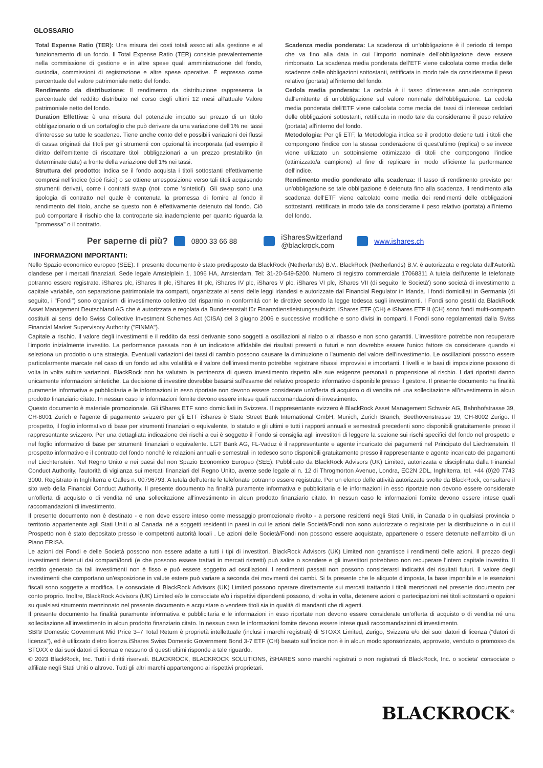GLOSSARIO
Total Expense Ratio (TER): Una misura dei costi totali associati alla gestione e al funzionamento di un fondo. Il Total Expense Ratio (TER) consiste prevalentemente nella commissione di gestione e in altre spese quali amministrazione del fondo, custodia, commissioni di registrazione e altre spese operative. È espresso come percentuale del valore patrimoniale netto del fondo.
Rendimento da distribuzione: Il rendimento da distribuzione rappresenta la percentuale del reddito distribuito nel corso degli ultimi 12 mesi all'attuale Valore patrimoniale netto del fondo.
Duration Effettiva: è una misura del potenziale impatto sul prezzo di un titolo obbligazionario o di un portafoglio che può derivare da una variazione dell'1% nei tassi d'interesse su tutte le scadenze. Tiene anche conto delle possibili variazioni dei flussi di cassa originati dai titoli per gli strumenti con opzionalità incorporata (ad esempio il diritto dell'emittente di riscattare titoli obbligazionari a un prezzo prestabilito (in determinate date) a fronte della variazione dell'1% nei tassi.
Struttura del prodotto: Indica se il fondo acquista i titoli sottostanti effettivamente compresi nell'indice (cioè fisici) o se ottiene un'esposizione verso tali titoli acquisendo strumenti derivati, come i contratti swap (noti come 'sintetici'). Gli swap sono una tipologia di contratto nel quale è contenuta la promessa di fornire al fondo il rendimento del titolo, anche se questo non è effettivamente detenuto dal fondo. Ciò può comportare il rischio che la controparte sia inadempiente per quanto riguarda la "promessa" o il contratto.
Scadenza media ponderata: La scadenza di un'obbligazione è il periodo di tempo che va fino alla data in cui l'importo nominale dell'obbligazione deve essere rimborsato. La scadenza media ponderata dell'ETF viene calcolata come media delle scadenze delle obbligazioni sottostanti, rettificata in modo tale da considerarne il peso relativo (portata) all'interno del fondo.
Cedola media ponderata: La cedola è il tasso d'interesse annuale corrisposto dall'emittente di un'obbligazione sul valore nominale dell'obbligazione. La cedola media ponderata dell'ETF viene calcolata come media dei tassi di interesse cedolari delle obbligazioni sottostanti, rettificata in modo tale da considerarne il peso relativo (portata) all'interno del fondo.
Metodologia: Per gli ETF, la Metodologia indica se il prodotto detiene tutti i titoli che compongono l'indice con la stessa ponderazione di quest'ultimo (replica) o se invece viene utilizzato un sottoinsieme ottimizzato di titoli che compongono l'indice (ottimizzato/a campione) al fine di replicare in modo efficiente la performance dell'indice.
Rendimento medio ponderato alla scadenza: Il tasso di rendimento previsto per un'obbligazione se tale obbligazione è detenuta fino alla scadenza. Il rendimento alla scadenza dell'ETF viene calcolato come media dei rendimenti delle obbligazioni sottostanti, rettificata in modo tale da considerarne il peso relativo (portata) all'interno del fondo.
Per saperne di più? 0800 33 66 88 iSharesSwitzerland
@blackrock.com www.ishares.ch
INFORMAZIONI IMPORTANTI:
Nello Spazio economico europeo (SEE): Il presente documento è stato predisposto da BlackRock (Netherlands) B.V.. BlackRock (Netherlands) B.V. è autorizzata e regolata dall'Autorità olandese per i mercati finanziari. Sede legale Amstelplein 1, 1096 HA, Amsterdam, Tel: 31-20-549-5200. Numero di registro commerciale 17068311 A tutela dell'utente le telefonate potranno essere registrate. iShares plc, iShares II plc, iShares III plc, iShares IV plc, iShares V plc, iShares VI plc, iShares VII (di seguito 'le Società') sono società di investimento a capitale variabile, con separazione patrimoniale tra comparti, organizzate ai sensi delle leggi irlandesi e autorizzate dal Financial Regulator in Irlanda. I fondi domiciliati in Germania (di seguito, i "Fondi") sono organismi di investimento collettivo del risparmio in conformitá con le direttive secondo la legge tedesca sugli investimenti. I Fondi sono gestiti da BlackRock Asset Management Deutschland AG che é autorizzata e regolata da Bundesanstalt für Finanzdienstleistungsaufsicht. iShares ETF (CH) e iShares ETF II (CH) sono fondi multi-comparto costituiti ai sensi dello Swiss Collective Investment Schemes Act (CISA) del 3 giugno 2006 e successive modifiche e sono divisi in comparti. I Fondi sono regolamentati dalla Swiss Financial Market Supervisory Authority ("FINMA").
Capitale a rischio. Il valore degli investimenti e il reddito da essi derivante sono soggetti a oscillazioni al rialzo o al ribasso e non sono garantiti. L'investitore potrebbe non recuperare l'importo inizialmente investito. La performance passata non è un indicatore affidabile dei risultati presenti o futuri e non dovrebbe essere l'unico fattore da considerare quando si seleziona un prodotto o una strategia. Eventuali variazioni dei tassi di cambio possono causare la diminuzione o l'aumento del valore dell'investimento. Le oscillazioni possono essere particolarmente marcate nel caso di un fondo ad alta volatilità e il valore dell'investimento potrebbe registrare ribassi improvvisi e importanti. I livelli e le basi di imposizione possono di volta in volta subire variazioni. BlackRock non ha valutato la pertinenza di questo investimento rispetto alle sue esigenze personali o propensione al rischio. I dati riportati danno unicamente informazioni sintetiche. La decisione di investire dovrebbe basarsi sull'esame del relativo prospetto informativo disponibile presso il gestore. Il presente documento ha finalità puramente informativa e pubblicitaria e le informazioni in esso riportate non devono essere considerate un'offerta di acquisto o di vendita né una sollecitazione all'investimento in alcun prodotto finanziario citato. In nessun caso le informazioni fornite devono essere intese quali raccomandazioni di investimento.
Questo documento è materiale promozionale. Gli iShares ETF sono domiciliati in Svizzera. Il rappresentante svizzero è BlackRock Asset Management Schweiz AG, Bahnhofstrasse 39, CH-8001 Zurich e l'agente di pagamento svizzero per gli ETF iShares è State Street Bank International GmbH, Munich, Zurich Branch, Beethovenstrasse 19, CH-8002 Zurigo. Il prospetto, il foglio informativo di base per strumenti finanziari o equivalente, lo statuto e gli ultimi e tutti i rapporti annuali e semestrali precedenti sono disponibili gratuitamente presso il rappresentante svizzero. Per una dettagliata indicazione dei rischi a cui è soggetto il Fondo si consiglia agli investitori di leggere la sezione sui rischi specifici del fondo nel prospetto e nel foglio informativo di base per strumenti finanziari o equivalente. LGT Bank AG, FL-Vaduz è il rappresentante e agente incaricato dei pagamenti nel Principato del Liechtenstein. Il prospetto informativo e il contratto del fondo nonché le relazioni annuali e semestrali in tedesco sono disponibili gratuitamente presso il rappresentante e agente incaricato dei pagamenti nel Liechtenstein. Nel Regno Unito e nei paesi del non Spazio Economico Europeo (SEE): Pubblicato da BlackRock Advisors (UK) Limited, autorizzata e disciplinata dalla Financial Conduct Authority, l'autorità di vigilanza sui mercati finanziari del Regno Unito, avente sede legale al n. 12 di Throgmorton Avenue, Londra, EC2N 2DL, Inghilterra, tel. +44 (0)20 7743 3000. Registrato in Inghilterra e Galles n. 00796793. A tutela dell'utente le telefonate potranno essere registrate. Per un elenco delle attività autorizzate svolte da BlackRock, consultare il sito web della Financial Conduct Authority. Il presente documento ha finalità puramente informativa e pubblicitaria e le informazioni in esso riportate non devono essere considerate un'offerta di acquisto o di vendita né una sollecitazione all'investimento in alcun prodotto finanziario citato. In nessun caso le informazioni fornite devono essere intese quali raccomandazioni di investimento.
Il presente documento non è destinato - e non deve essere inteso come messaggio promozionale rivolto - a persone residenti negli Stati Uniti, in Canada o in qualsiasi provincia o territorio appartenente agli Stati Uniti o al Canada, né a soggetti residenti in paesi in cui le azioni delle Società/Fondi non sono autorizzate o registrate per la distribuzione o in cui il Prospetto non è stato depositato presso le competenti autorità locali . Le azioni delle Società/Fondi non possono essere acquistate, appartenere o essere detenute nell'ambito di un Piano ERISA.
Le azioni dei Fondi e delle Società possono non essere adatte a tutti i tipi di investitori. BlackRock Advisors (UK) Limited non garantisce i rendimenti delle azioni. Il prezzo degli investimenti detenuti dai comparti/fondi (e che possono essere trattati in mercati ristretti) può salire o scendere e gli investitori potrebbero non recuperare l'intero capitale investito. Il reddito generato da tali investimenti non è fisso e può essere soggetto ad oscillazioni. I rendimenti passati non possono considerarsi indicativi dei risultati futuri. Il valore degli investimenti che comportano un'esposizione in valute estere può variare a seconda dei movimenti dei cambi. Si fa presente che le aliquote d'imposta, la base imponibile e le esenzioni fiscali sono soggette a modifica. Le consociate di BlackRock Advisors (UK) Limited possono operare direttamente sui mercati trattando i titoli menzionati nel presente documento per conto proprio. Inoltre, BlackRock Advisors (UK) Limited e/o le consociate e/o i rispettivi dipendenti possono, di volta in volta, detenere azioni o partecipazioni nei titoli sottostanti o opzioni su qualsiasi strumento menzionato nel presente documento e acquistare o vendere titoli sia in qualità di mandanti che di agenti.
Il presente documento ha finalità puramente informativa e pubblicitaria e le informazioni in esso riportate non devono essere considerate un'offerta di acquisto o di vendita né una sollecitazione all'investimento in alcun prodotto finanziario citato. In nessun caso le informazioni fornite devono essere intese quali raccomandazioni di investimento.
SBI® Domestic Government Mid Price 3–7 Total Return è proprietà intellettuale (inclusi i marchi registrati) di STOXX Limited, Zurigo, Svizzera e/o dei suoi datori di licenza ("datori di licenza"), ed è utilizzato dietro licenza.iShares Swiss Domestic Government Bond 3-7 ETF (CH) basato sull'indice non è in alcun modo sponsorizzato, approvato, venduto o promosso da STOXX e dai suoi datori di licenza e nessuno di questi ultimi risponde a tale riguardo.
© 2023 BlackRock, Inc. Tutti i diritti riservati. BLACKROCK, BLACKROCK SOLUTIONS, iSHARES sono marchi registrati o non registrati di BlackRock, Inc. o societa' consociate o affiliate negli Stati Uniti o altrove. Tutti gli altri marchi appartengono ai rispettivi proprietari.
BLACKROCK<sup>®</sup>